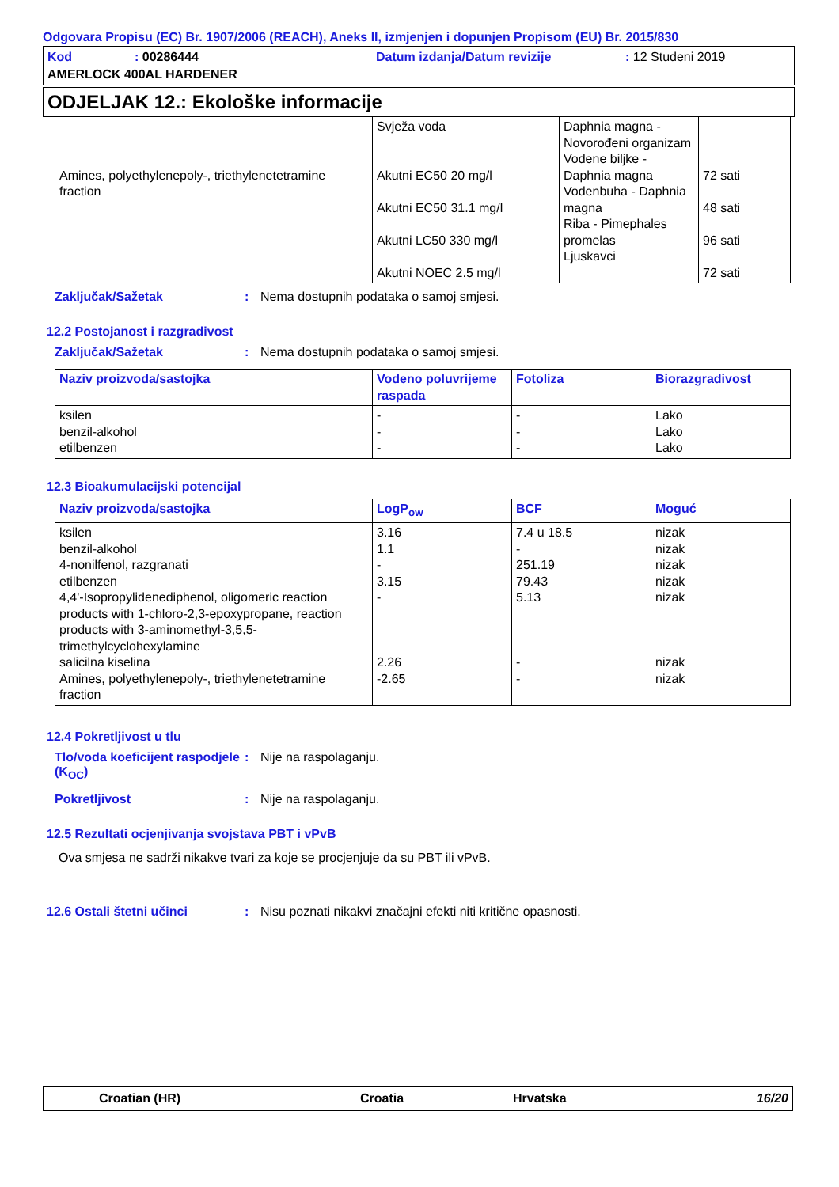Odgovara Propisu (EC) Br. 1907/2006 (REACH), Aneks II, izmjenjen i dopunjen Propisom (EU) Br. 2015/830
Kod: 00286444 Datum izdanja/Datum revizije: 12 Studeni 2019
AMERLOCK 400AL HARDENER
ODJELJAK 12.: Ekološke informacije
| Amines, polyethylenepoly-, triethylenetetramine fraction | Svježa voda Akutni EC50 20 mg/l Akutni EC50 31.1 mg/l Akutni LC50 330 mg/l Akutni NOEC 2.5 mg/l | Daphnia magna - Novorođeni organizam Vodene biljke - Daphnia magna Vodenbuha - Daphnia magna Riba - Pimephales promelas Ljuskavci | 72 sati 48 sati 96 sati 72 sati |
Zaključak/Sažetak: Nema dostupnih podataka o samoj smjesi.
12.2 Postojanost i razgradivost
Zaključak/Sažetak: Nema dostupnih podataka o samoj smjesi.
| Naziv proizvoda/sastojka | Vodeno poluvrijeme raspada | Fotoliza | Biorazgradivost |
| --- | --- | --- | --- |
| ksilen benzil-alkohol etilbenzen | - - - | - - - | Lako Lako Lako |
12.3 Bioakumulacijski potencijal
| Naziv proizvoda/sastojka | LogP<sub>ow</sub> | BCF | Moguć |
| --- | --- | --- | --- |
| ksilen benzil-alkohol 4-nonilfenol, razgranati etilbenzen 4,4'-Isopropylidenediphenol, oligomeric reaction products with 1-chloro-2,3-epoxypropane, reaction products with 3-aminomethyl-3,5,5-trimethylcyclohexylamine salicilna kiselina Amines, polyethylenepoly-, triethylenetetramine fraction | 3.16 1.1 - 3.15 - 2.26 -2.65 | 7.4 u 18.5 - 251.19 79.43 5.13 - - | nizak nizak nizak nizak nizak nizak nizak |
12.4 Pokretljivost u tlu
Tlo/voda koeficijent raspodjele (K<sub>OC</sub>): Nije na raspolaganju.
Pokretljivost: Nije na raspolaganju.
12.5 Rezultati ocjenjivanja svojstava PBT i vPvB
Ova smjesa ne sadrži nikakve tvari za koje se procjenjuje da su PBT ili vPvB.
12.6 Ostali štetni učinci: Nisu poznati nikakvi značajni efekti niti kritične opasnosti.
Croatian (HR) Croatia Hrvatska 16/20